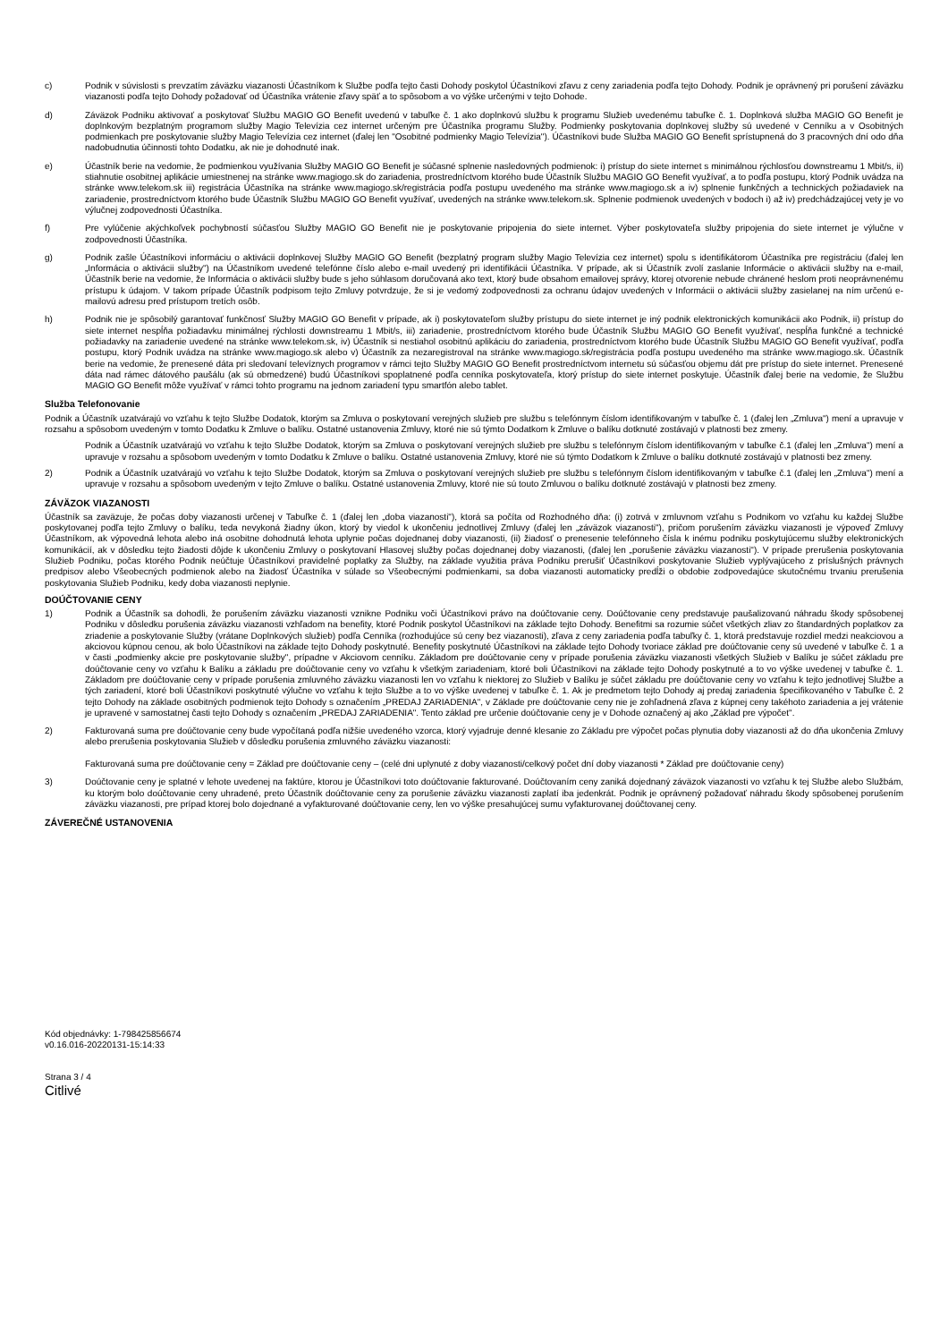c) Podnik v súvislosti s prevzatím záväzku viazanosti Účastníkom k Službe podľa tejto časti Dohody poskytol Účastníkovi zľavu z ceny zariadenia podľa tejto Dohody. Podnik je oprávnený pri porušení záväzku viazanosti podľa tejto Dohody požadovať od Účastníka vrátenie zľavy späť a to spôsobom a vo výške určenými v tejto Dohode.
d) Záväzok Podniku aktivovať a poskytovať Službu MAGIO GO Benefit uvedenú v tabuľke č. 1 ako doplnkovú službu k programu Služieb uvedenému tabuľke č. 1. Doplnková služba MAGIO GO Benefit je doplnkovým bezplatným programom služby Magio Televízia cez internet určeným pre Účastníka programu Služby. Podmienky poskytovania doplnkovej služby sú uvedené v Cenníku a v Osobitných podmienkach pre poskytovanie služby Magio Televízia cez internet (ďalej len "Osobitné podmienky Magio Televízia"). Účastníkovi bude Služba MAGIO GO Benefit sprístupnená do 3 pracovných dní odo dňa nadobudnutia účinnosti tohto Dodatku, ak nie je dohodnuté inak.
e) Účastník berie na vedomie, že podmienkou využívania Služby MAGIO GO Benefit je súčasné splnenie nasledovných podmienok: i) prístup do siete internet s minimálnou rýchlosťou downstreamu 1 Mbit/s, ii) stiahnutie osobitnej aplikácie umiestnenej na stránke www.magiogo.sk do zariadenia, prostredníctvom ktorého bude Účastník Službu MAGIO GO Benefit využívať, a to podľa postupu, ktorý Podnik uvádza na stránke www.telekom.sk iii) registrácia Účastníka na stránke www.magiogo.sk/registrácia podľa postupu uvedeného ma stránke www.magiogo.sk a iv) splnenie funkčných a technických požiadaviek na zariadenie, prostredníctvom ktorého bude Účastník Službu MAGIO GO Benefit využívať, uvedených na stránke www.telekom.sk. Splnenie podmienok uvedených v bodoch i) až iv) predchádzajúcej vety je vo výlučnej zodpovednosti Účastníka.
f) Pre vylúčenie akýchkoľvek pochybností súčasťou Služby MAGIO GO Benefit nie je poskytovanie pripojenia do siete internet. Výber poskytovateľa služby pripojenia do siete internet je výlučne v zodpovednosti Účastníka.
g) Podnik zašle Účastníkovi informáciu o aktivácii doplnkovej Služby MAGIO GO Benefit (bezplatný program služby Magio Televízia cez internet) spolu s identifikátorom Účastníka pre registráciu (ďalej len „Informácia o aktivácii služby") na Účastníkom uvedené telefónne číslo alebo e-mail uvedený pri identifikácii Účastníka. V prípade, ak si Účastník zvolí zaslanie Informácie o aktivácii služby na e-mail, Účastník berie na vedomie, že Informácia o aktivácii služby bude s jeho súhlasom doručovaná ako text, ktorý bude obsahom emailovej správy, ktorej otvorenie nebude chránené heslom proti neoprávnenému prístupu k údajom. V takom prípade Účastník podpisom tejto Zmluvy potvrdzuje, že si je vedomý zodpovednosti za ochranu údajov uvedených v Informácii o aktivácii služby zasielanej na ním určenú e-mailovú adresu pred prístupom tretích osôb.
h) Podnik nie je spôsobilý garantovať funkčnosť Služby MAGIO GO Benefit v prípade, ak i) poskytovateľom služby prístupu do siete internet je iný podnik elektronických komunikácii ako Podnik, ii) prístup do siete internet nespĺňa požiadavku minimálnej rýchlosti downstreamu 1 Mbit/s, iii) zariadenie, prostredníctvom ktorého bude Účastník Službu MAGIO GO Benefit využívať, nespĺňa funkčné a technické požiadavky na zariadenie uvedené na stránke www.telekom.sk, iv) Účastník si nestiahol osobitnú aplikáciu do zariadenia, prostredníctvom ktorého bude Účastník Službu MAGIO GO Benefit využívať, podľa postupu, ktorý Podnik uvádza na stránke www.magiogo.sk alebo v) Účastník za nezaregistroval na stránke www.magiogo.sk/registrácia podľa postupu uvedeného ma stránke www.magiogo.sk. Účastník berie na vedomie, že prenesené dáta pri sledovaní televíznych programov v rámci tejto Služby MAGIO GO Benefit prostredníctvom internetu sú súčasťou objemu dát pre prístup do siete internet. Prenesené dáta nad rámec dátového paušálu (ak sú obmedzené) budú Účastníkovi spoplatnené podľa cenníka poskytovateľa, ktorý prístup do siete internet poskytuje. Účastník ďalej berie na vedomie, že Službu MAGIO GO Benefit môže využívať v rámci tohto programu na jednom zariadení typu smartfón alebo tablet.
Služba Telefonovanie
Podnik a Účastník uzatvárajú vo vzťahu k tejto Službe Dodatok, ktorým sa Zmluva o poskytovaní verejných služieb pre službu s telefónnym číslom identifikovaným v tabuľke č. 1 (ďalej len „Zmluva") mení a upravuje v rozsahu a spôsobom uvedeným v tomto Dodatku k Zmluve o balíku. Ostatné ustanovenia Zmluvy, ktoré nie sú týmto Dodatkom k Zmluve o balíku dotknuté zostávajú v platnosti bez zmeny.
Podnik a Účastník uzatvárajú vo vzťahu k tejto Službe Dodatok, ktorým sa Zmluva o poskytovaní verejných služieb pre službu s telefónnym číslom identifikovaným v tabuľke č.1 (ďalej len „Zmluva") mení a upravuje v rozsahu a spôsobom uvedeným v tomto Dodatku k Zmluve o balíku. Ostatné ustanovenia Zmluvy, ktoré nie sú týmto Dodatkom k Zmluve o balíku dotknuté zostávajú v platnosti bez zmeny.
2) Podnik a Účastník uzatvárajú vo vzťahu k tejto Službe Dodatok, ktorým sa Zmluva o poskytovaní verejných služieb pre službu s telefónnym číslom identifikovaným v tabuľke č.1 (ďalej len „Zmluva") mení a upravuje v rozsahu a spôsobom uvedeným v tejto Zmluve o balíku. Ostatné ustanovenia Zmluvy, ktoré nie sú touto Zmluvou o balíku dotknuté zostávajú v platnosti bez zmeny.
ZÁVÄZOK VIAZANOSTI
Účastník sa zaväzuje, že počas doby viazanosti určenej v Tabuľke č. 1 (ďalej len „doba viazanosti"), ktorá sa počíta od Rozhodného dňa: (i) zotrvá v zmluvnom vzťahu s Podnikom vo vzťahu ku každej Službe poskytovanej podľa tejto Zmluvy o balíku, teda nevykoná žiadny úkon, ktorý by viedol k ukončeniu jednotlivej Zmluvy (ďalej len „záväzok viazanosti"), pričom porušením záväzku viazanosti je výpoveď Zmluvy Účastníkom, ak výpovedná lehota alebo iná osobitne dohodnutá lehota uplynie počas dojednanej doby viazanosti, (ii) žiadosť o prenesenie telefónneho čísla k inému podniku poskytujúcemu služby elektronických komunikácií, ak v dôsledku tejto žiadosti dôjde k ukončeniu Zmluvy o poskytovaní Hlasovej služby počas dojednanej doby viazanosti, (ďalej len „porušenie záväzku viazanosti"). V prípade prerušenia poskytovania Služieb Podniku, počas ktorého Podnik neúčtuje Účastníkovi pravidelné poplatky za Služby, na základe využitia práva Podniku prerušiť Účastníkovi poskytovanie Služieb vyplývajúceho z príslušných právnych predpisov alebo Všeobecných podmienok alebo na žiadosť Účastníka v súlade so Všeobecnými podmienkami, sa doba viazanosti automaticky predĺži o obdobie zodpovedajúce skutočnému trvaniu prerušenia poskytovania Služieb Podniku, kedy doba viazanosti neplynie.
DOÚČTOVANIE CENY
1) Podnik a Účastník sa dohodli, že porušením záväzku viazanosti vznikne Podniku voči Účastníkovi právo na doúčtovanie ceny. Doúčtovanie ceny predstavuje paušalizovanú náhradu škody spôsobenej Podniku v dôsledku porušenia záväzku viazanosti vzhľadom na benefity, ktoré Podnik poskytol Účastníkovi na základe tejto Dohody. Benefitmi sa rozumie súčet všetkých zliav zo štandardných poplatkov za zriadenie a poskytovanie Služby (vrátane Doplnkových služieb) podľa Cenníka (rozhodujúce sú ceny bez viazanosti), zľava z ceny zariadenia podľa tabuľky č. 1, ktorá predstavuje rozdiel medzi neakciovou a akciovou kúpnou cenou, ak bolo Účastníkovi na základe tejto Dohody poskytnuté. Benefity poskytnuté Účastníkovi na základe tejto Dohody tvoriace základ pre doúčtovanie ceny sú uvedené v tabuľke č. 1 a v časti „podmienky akcie pre poskytovanie služby", prípadne v Akciovom cenníku. Základom pre doúčtovanie ceny v prípade porušenia záväzku viazanosti všetkých Služieb v Balíku je súčet základu pre doúčtovanie ceny vo vzťahu k Balíku a základu pre doúčtovanie ceny vo vzťahu k všetkým zariadeniam, ktoré boli Účastníkovi na základe tejto Dohody poskytnuté a to vo výške uvedenej v tabuľke č. 1. Základom pre doúčtovanie ceny v prípade porušenia zmluvného záväzku viazanosti len vo vzťahu k niektorej zo Služieb v Balíku je súčet základu pre doúčtovanie ceny vo vzťahu k tejto jednotlivej Službe a tých zariadení, ktoré boli Účastníkovi poskytnuté výlučne vo vzťahu k tejto Službe a to vo výške uvedenej v tabuľke č. 1. Ak je predmetom tejto Dohody aj predaj zariadenia špecifikovaného v Tabuľke č. 2 tejto Dohody na základe osobitných podmienok tejto Dohody s označením „PREDAJ ZARIADENIA", v Základe pre doúčtovanie ceny nie je zohľadnená zľava z kúpnej ceny takéhoto zariadenia a jej vrátenie je upravené v samostatnej časti tejto Dohody s označením „PREDAJ ZARIADENIA". Tento základ pre určenie doúčtovanie ceny je v Dohode označený aj ako „Základ pre výpočet".
2) Fakturovaná suma pre doúčtovanie ceny bude vypočítaná podľa nižšie uvedeného vzorca, ktorý vyjadruje denné klesanie zo Základu pre výpočet počas plynutia doby viazanosti až do dňa ukončenia Zmluvy alebo prerušenia poskytovania Služieb v dôsledku porušenia zmluvného záväzku viazanosti:
Fakturovaná suma pre doúčtovanie ceny = Základ pre doúčtovanie ceny – (celé dni uplynuté z doby viazanosti/celkový počet dní doby viazanosti * Základ pre doúčtovanie ceny)
3) Doúčtovanie ceny je splatné v lehote uvedenej na faktúre, ktorou je Účastníkovi toto doúčtovanie fakturované. Doúčtovaním ceny zaniká dojednaný záväzok viazanosti vo vzťahu k tej Službe alebo Službám, ku ktorým bolo doúčtovanie ceny uhradené, preto Účastník doúčtovanie ceny za porušenie záväzku viazanosti zaplatí iba jedenkrát. Podnik je oprávnený požadovať náhradu škody spôsobenej porušením záväzku viazanosti, pre prípad ktorej bolo dojednané a vyfakturované doúčtovanie ceny, len vo výške presahujúcej sumu vyfakturovanej doúčtovanej ceny.
ZÁVEREČNÉ USTANOVENIA
Kód objednávky: 1-798425856674
v0.16.016-20220131-15:14:33
Strana 3 / 4
Citlivé